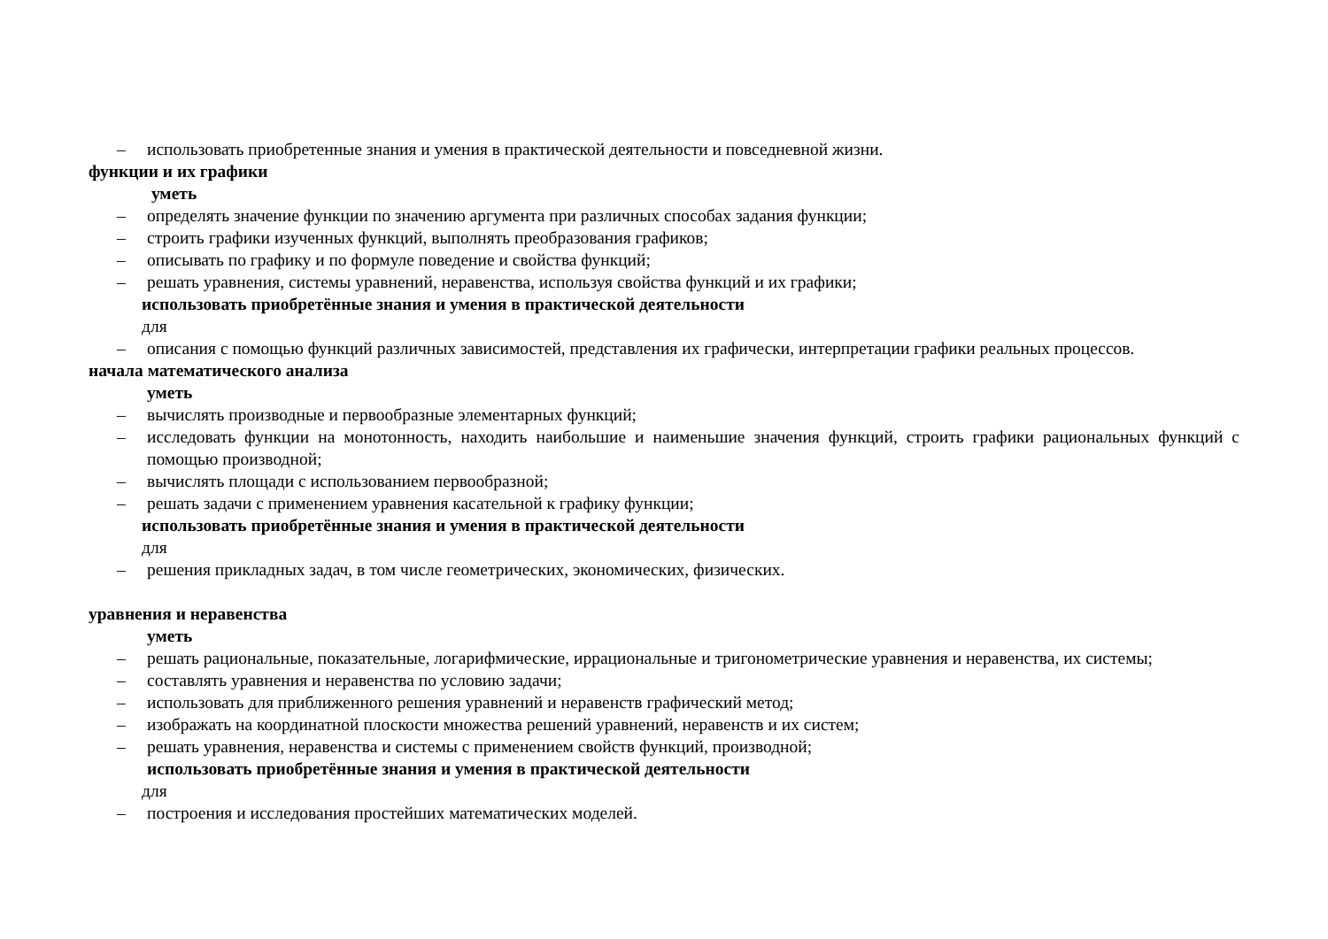– использовать приобретенные знания и умения в практической деятельности и повседневной жизни.
функции и их графики
уметь
– определять значение функции по значению аргумента при различных способах задания функции;
– строить графики изученных функций, выполнять преобразования графиков;
– описывать по графику и по формуле поведение и свойства функций;
– решать уравнения, системы уравнений, неравенства, используя свойства функций и их графики;
использовать приобретённые знания и умения в практической деятельности
для
– описания с помощью функций различных зависимостей, представления их графически, интерпретации графики реальных процессов.
начала математического анализа
уметь
– вычислять производные и первообразные элементарных функций;
– исследовать функции на монотонность, находить наибольшие и наименьшие значения функций, строить графики рациональных функций с помощью производной;
– вычислять площади с использованием первообразной;
– решать задачи с применением уравнения касательной к графику функции;
использовать приобретённые знания и умения в практической деятельности
для
– решения прикладных задач, в том числе геометрических, экономических, физических.
уравнения и неравенства
уметь
– решать рациональные, показательные, логарифмические, иррациональные и тригонометрические уравнения и неравенства, их системы;
– составлять уравнения и неравенства по условию задачи;
– использовать для приближенного решения уравнений и неравенств графический метод;
– изображать на координатной плоскости множества решений уравнений, неравенств и их систем;
– решать уравнения, неравенства и системы с применением свойств функций, производной;
использовать приобретённые знания и умения в практической деятельности
для
– построения и исследования простейших математических моделей.